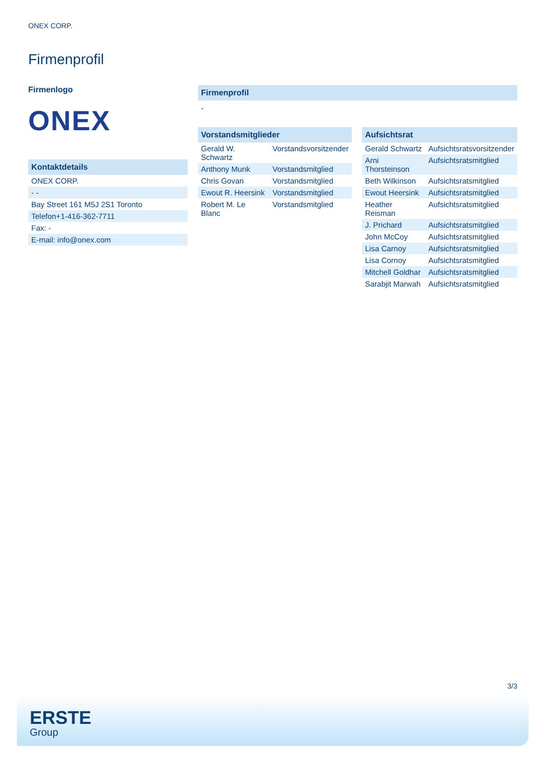ONEX CORP.
Firmenprofil
Firmenlogo
ONEX
Kontaktdetails
| ONEX CORP. |
| - - |
| Bay Street 161 M5J 2S1 Toronto |
| Telefon+1-416-362-7711 |
| Fax: - |
| E-mail: info@onex.com |
Firmenprofil
-
Vorstandsmitglieder
| Gerald W. Schwartz | Vorstandsvorsitzender |
| Anthony Munk | Vorstandsmitglied |
| Chris Govan | Vorstandsmitglied |
| Ewout R. Heersink | Vorstandsmitglied |
| Robert M. Le Blanc | Vorstandsmitglied |
Aufsichtsrat
| Gerald Schwartz | Aufsichtsratsvorsitzender |
| Arni Thorsteinson | Aufsichtsratsmitglied |
| Beth Wilkinson | Aufsichtsratsmitglied |
| Ewout Heersink | Aufsichtsratsmitglied |
| Heather Reisman | Aufsichtsratsmitglied |
| J. Prichard | Aufsichtsratsmitglied |
| John McCoy | Aufsichtsratsmitglied |
| Lisa Carnoy | Aufsichtsratsmitglied |
| Lisa Cornoy | Aufsichtsratsmitglied |
| Mitchell Goldhar | Aufsichtsratsmitglied |
| Sarabjit Marwah | Aufsichtsratsmitglied |
3/3
ERSTE
Group